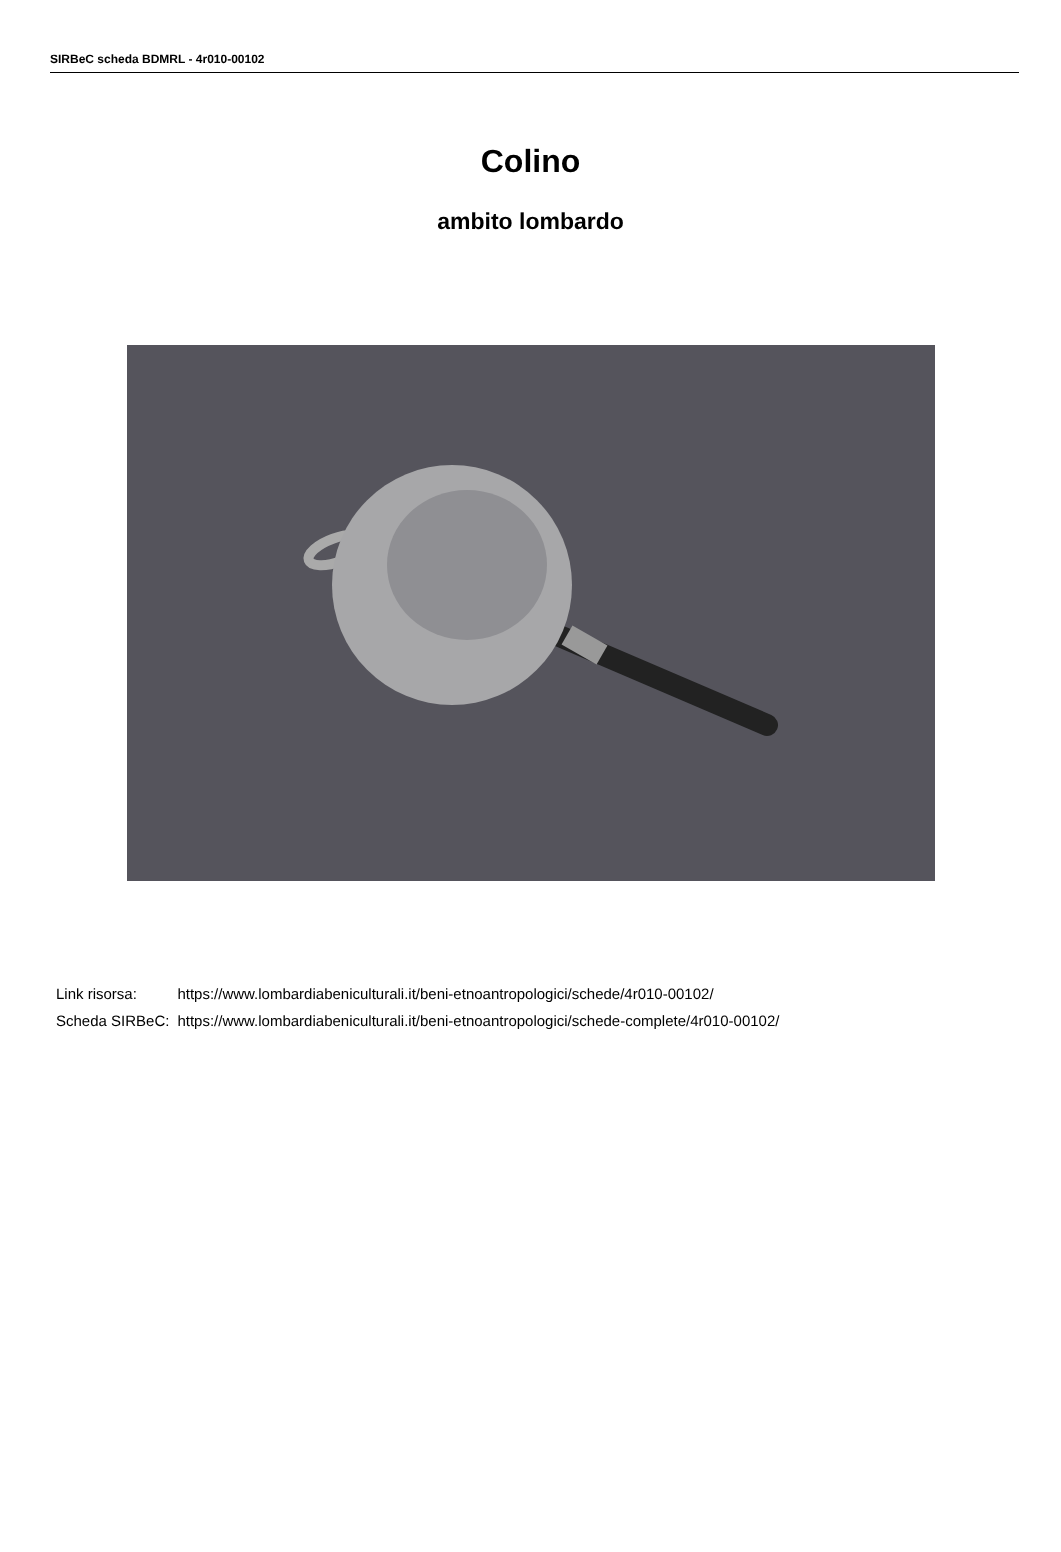SIRBeC scheda BDMRL - 4r010-00102
Colino
ambito lombardo
| Link risorsa: | https://www.lombardiabeniculturali.it/beni-etnoantropologici/schede/4r010-00102/ |
| Scheda SIRBeC: | https://www.lombardiabeniculturali.it/beni-etnoantropologici/schede-complete/4r010-00102/ |